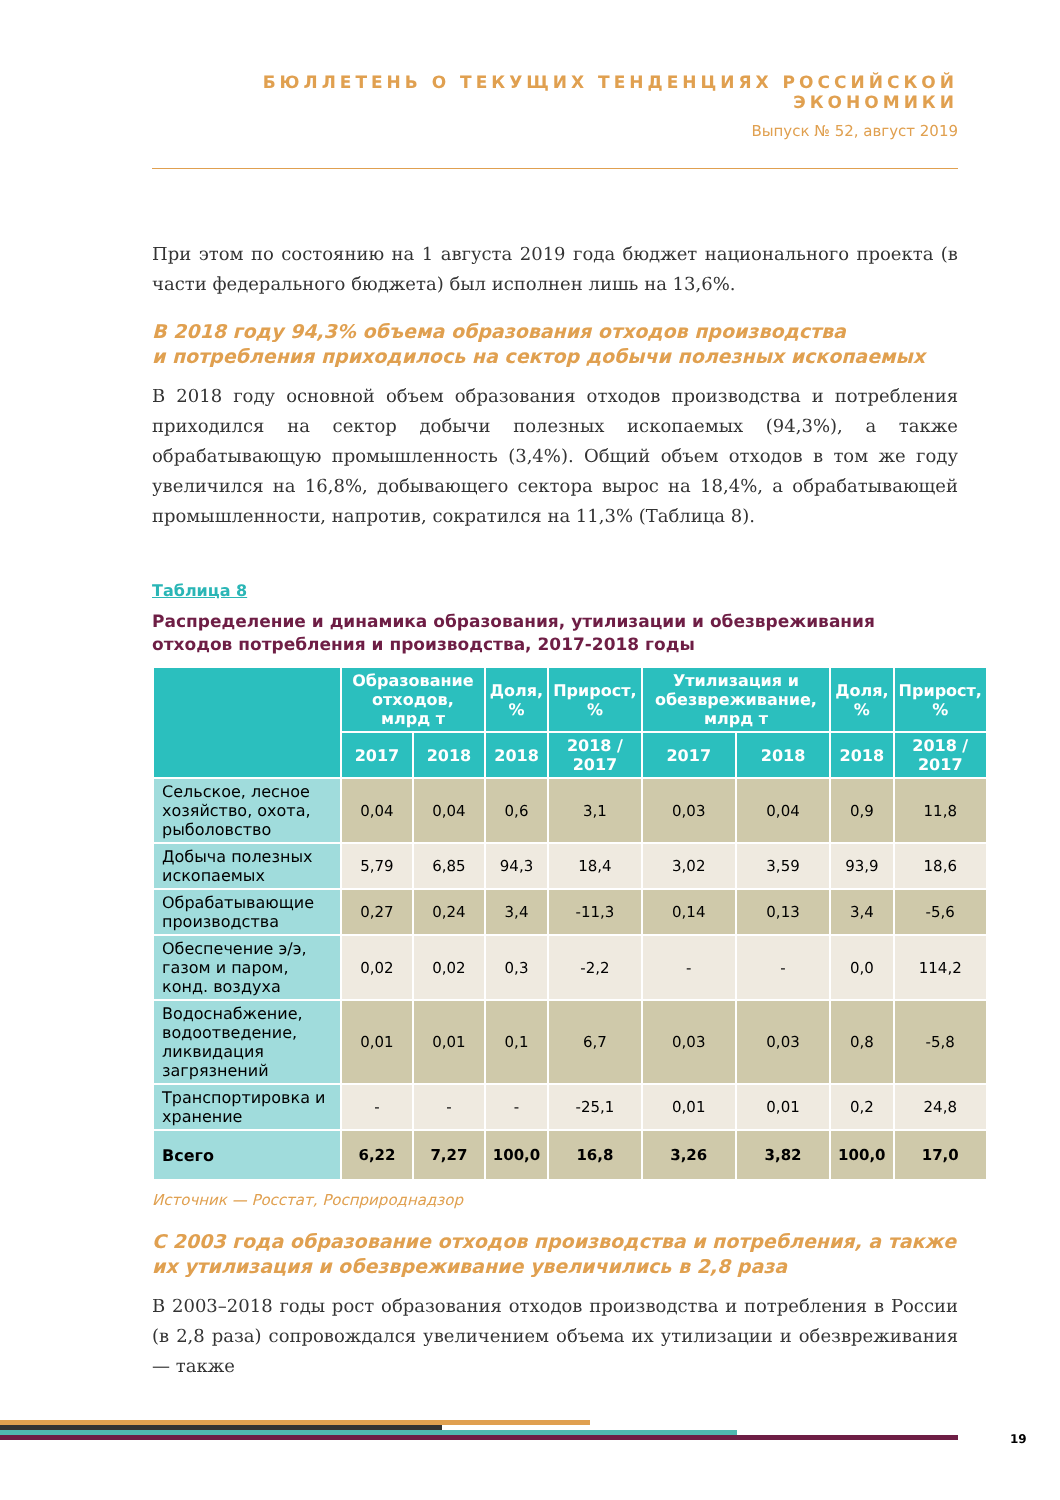БЮЛЛЕТЕНЬ О ТЕКУЩИХ ТЕНДЕНЦИЯХ РОССИЙСКОЙ ЭКОНОМИКИ
Выпуск № 52, август 2019
При этом по состоянию на 1 августа 2019 года бюджет национального проекта (в части федерального бюджета) был исполнен лишь на 13,6%.
В 2018 году 94,3% объема образования отходов производства
и потребления приходилось на сектор добычи полезных ископаемых
В 2018 году основной объем образования отходов производства и потребления приходился на сектор добычи полезных ископаемых (94,3%), а также обрабатывающую промышленность (3,4%). Общий объем отходов в том же году увеличился на 16,8%, добывающего сектора вырос на 18,4%, а обрабатывающей промышленности, напротив, сократился на 11,3% (Таблица 8).
Таблица 8
Распределение и динамика образования, утилизации и обезвреживания отходов потребления и производства, 2017-2018 годы
| | Образование отходов, млрд т | | Доля, % | Прирост, % | Утилизация и обезвреживание, млрд т | | Доля, % | Прирост, % |
| --- | --- | --- | --- | --- | --- | --- | --- | --- |
| | 2017 | 2018 | 2018 | 2018 / 2017 | 2017 | 2018 | 2018 | 2018 / 2017 |
| Сельское, лесное хозяйство, охота, рыболовство | 0,04 | 0,04 | 0,6 | 3,1 | 0,03 | 0,04 | 0,9 | 11,8 |
| Добыча полезных ископаемых | 5,79 | 6,85 | 94,3 | 18,4 | 3,02 | 3,59 | 93,9 | 18,6 |
| Обрабатывающие производства | 0,27 | 0,24 | 3,4 | -11,3 | 0,14 | 0,13 | 3,4 | -5,6 |
| Обеспечение э/э, газом и паром, конд. воздуха | 0,02 | 0,02 | 0,3 | -2,2 | - | - | 0,0 | 114,2 |
| Водоснабжение, водоотведение, ликвидация загрязнений | 0,01 | 0,01 | 0,1 | 6,7 | 0,03 | 0,03 | 0,8 | -5,8 |
| Транспортировка и хранение | - | - | - | -25,1 | 0,01 | 0,01 | 0,2 | 24,8 |
| Всего | 6,22 | 7,27 | 100,0 | 16,8 | 3,26 | 3,82 | 100,0 | 17,0 |
Источник — Росстат, Росприроднадзор
С 2003 года образование отходов производства и потребления, а также их утилизация и обезвреживание увеличились в 2,8 раза
В 2003–2018 годы рост образования отходов производства и потребления в России (в 2,8 раза) сопровождался увеличением объема их утилизации и обезвреживания — также
19